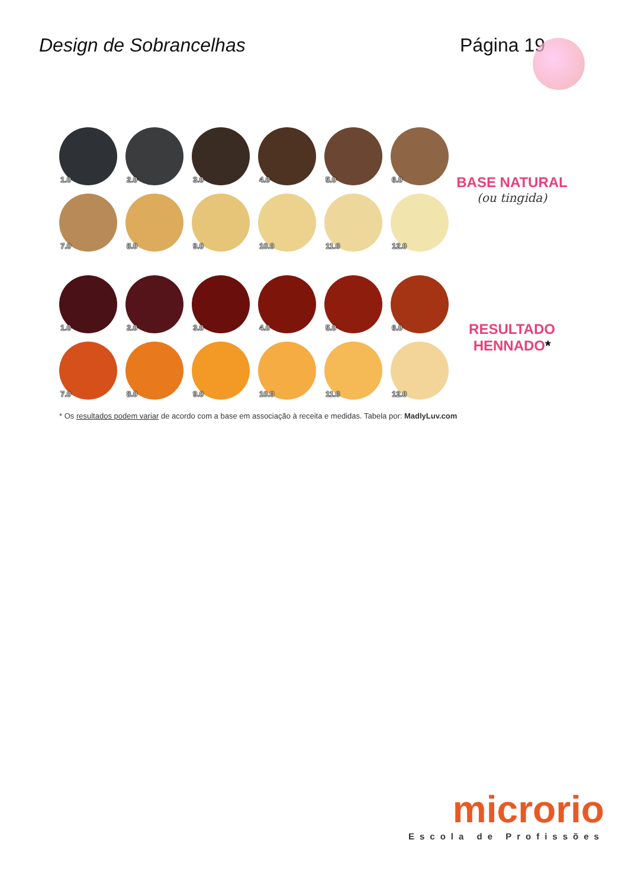Design de Sobrancelhas Página 19
1.0
2.0
3.0
4.0
5.0
6.0
7.0
8.0
9.0
10.0
11.0
12.0
BASE NATURAL
(ou tingida)
1.0
2.0
3.0
4.0
5.0
6.0
7.0
8.0
9.0
10.0
11.0
12.0
RESULTADO
HENNADO*
* Os resultados podem variar de acordo com a base em associação à receita e medidas. Tabela por: MadlyLuv.com
microrio
Escola de Profissões